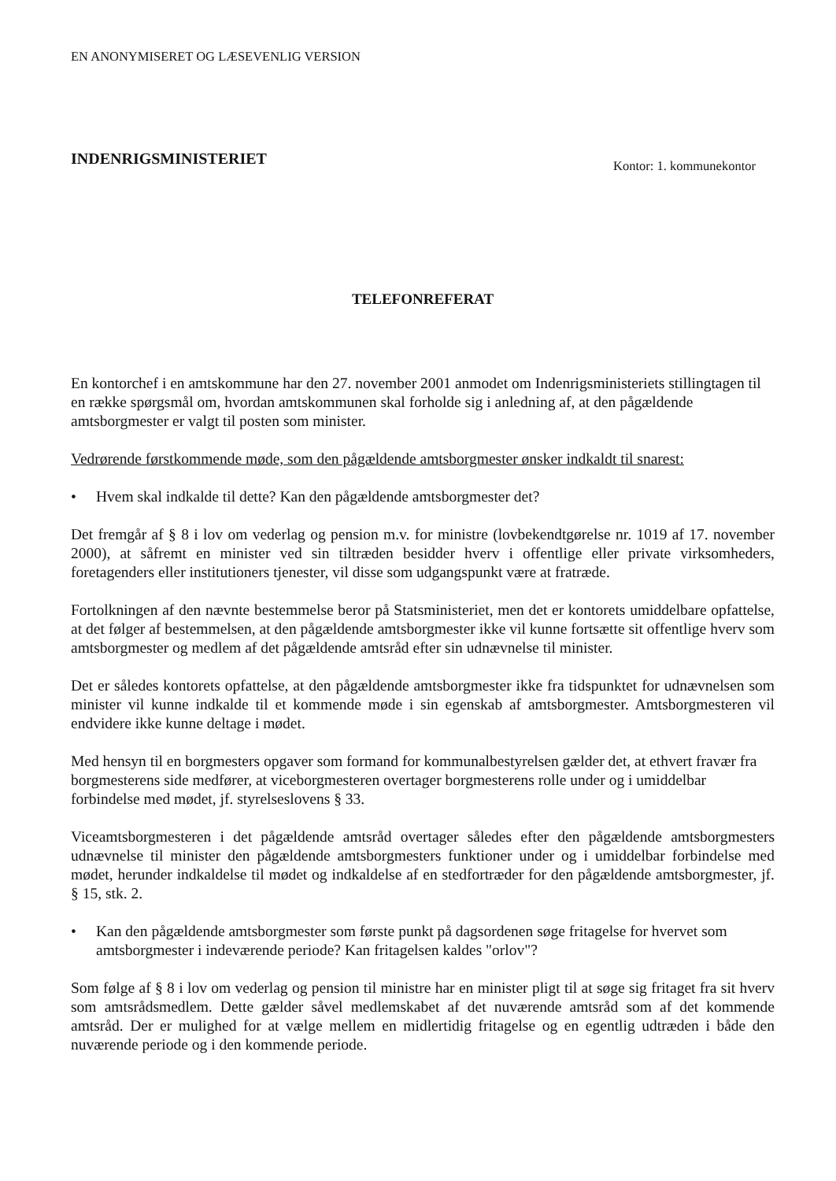EN ANONYMISERET OG LÆSEVENLIG VERSION
INDENRIGSMINISTERIET
Kontor: 1. kommunekontor
TELEFONREFERAT
En kontorchef i en amtskommune har den 27. november 2001 anmodet om Indenrigsministeriets stillingtagen til en række spørgsmål om, hvordan amtskommunen skal forholde sig i anledning af, at den pågældende amtsborgmester er valgt til posten som minister.
Vedrørende førstkommende møde, som den pågældende amtsborgmester ønsker indkaldt til snarest:
• Hvem skal indkalde til dette? Kan den pågældende amtsborgmester det?
Det fremgår af § 8 i lov om vederlag og pension m.v. for ministre (lovbekendtgørelse nr. 1019 af 17. november 2000), at såfremt en minister ved sin tiltræden besidder hverv i offentlige eller private virksomheders, foretagenders eller institutioners tjenester, vil disse som udgangspunkt være at fratræde.
Fortolkningen af den nævnte bestemmelse beror på Statsministeriet, men det er kontorets umiddelbare opfattelse, at det følger af bestemmelsen, at den pågældende amtsborgmester ikke vil kunne fortsætte sit offentlige hverv som amtsborgmester og medlem af det pågældende amtsråd efter sin udnævnelse til minister.
Det er således kontorets opfattelse, at den pågældende amtsborgmester ikke fra tidspunktet for udnævnelsen som minister vil kunne indkalde til et kommende møde i sin egenskab af amtsborgmester. Amtsborgmesteren vil endvidere ikke kunne deltage i mødet.
Med hensyn til en borgmesters opgaver som formand for kommunalbestyrelsen gælder det, at ethvert fravær fra borgmesterens side medfører, at viceborgmesteren overtager borgmesterens rolle under og i umiddelbar forbindelse med mødet, jf. styrelseslovens § 33.
Viceamtsborgmesteren i det pågældende amtsråd overtager således efter den pågældende amtsborgmesters udnævnelse til minister den pågældende amtsborgmesters funktioner under og i umiddelbar forbindelse med mødet, herunder indkaldelse til mødet og indkaldelse af en stedfortræder for den pågældende amtsborgmester, jf. § 15, stk. 2.
• Kan den pågældende amtsborgmester som første punkt på dagsordenen søge fritagelse for hvervet som amtsborgmester i indeværende periode? Kan fritagelsen kaldes "orlov"?
Som følge af § 8 i lov om vederlag og pension til ministre har en minister pligt til at søge sig fritaget fra sit hverv som amtsrådsmedlem. Dette gælder såvel medlemskabet af det nuværende amtsråd som af det kommende amtsråd. Der er mulighed for at vælge mellem en midlertidig fritagelse og en egentlig udtræden i både den nuværende periode og i den kommende periode.